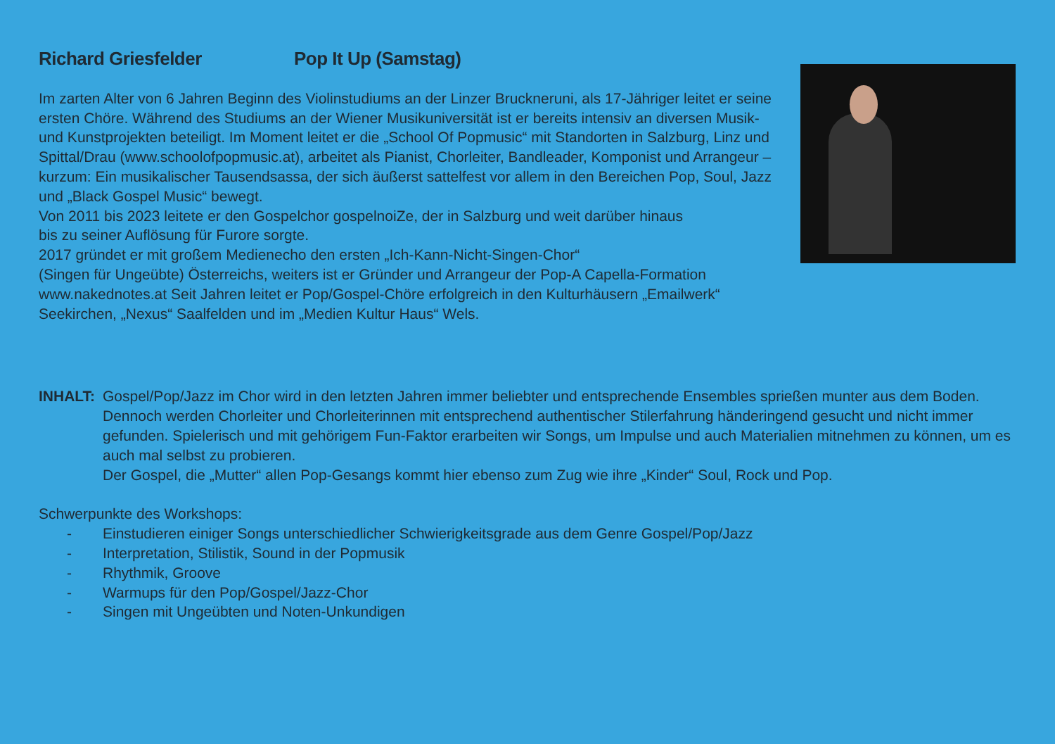Richard Griesfelder Pop It Up (Samstag)
Im zarten Alter von 6 Jahren Beginn des Violinstudiums an der Linzer Bruckneruni, als 17-Jähriger leitet er seine ersten Chöre. Während des Studiums an der Wiener Musikuniversität ist er bereits intensiv an diversen Musik- und Kunstprojekten beteiligt. Im Moment leitet er die „School Of Popmusic“ mit Standorten in Salzburg, Linz und Spittal/Drau (www.schoolofpopmusic.at), arbeitet als Pianist, Chorleiter, Bandleader, Komponist und Arrangeur – kurzum: Ein musikalischer Tausendsassa, der sich äußerst sattelfest vor allem in den Bereichen Pop, Soul, Jazz und „Black Gospel Music“ bewegt.
Von 2011 bis 2023 leitete er den Gospelchor gospelnoiZe, der in Salzburg und weit darüber hinaus
bis zu seiner Auflösung für Furore sorgte.
2017 gründet er mit großem Medienecho den ersten „Ich-Kann-Nicht-Singen-Chor“
(Singen für Ungeübte) Österreichs, weiters ist er Gründer und Arrangeur der Pop-A Capella-Formation www.nakednotes.at Seit Jahren leitet er Pop/Gospel-Chöre erfolgreich in den Kulturhäusern „Emailwerk“ Seekirchen, „Nexus“ Saalfelden und im „Medien Kultur Haus“ Wels.
INHALT: Gospel/Pop/Jazz im Chor wird in den letzten Jahren immer beliebter und entsprechende Ensembles sprießen munter aus dem Boden. Dennoch werden Chorleiter und Chorleiterinnen mit entsprechend authentischer Stilerfahrung händeringend gesucht und nicht immer gefunden. Spielerisch und mit gehörigem Fun-Faktor erarbeiten wir Songs, um Impulse und auch Materialien mitnehmen zu können, um es auch mal selbst zu probieren.
Der Gospel, die „Mutter“ allen Pop-Gesangs kommt hier ebenso zum Zug wie ihre „Kinder“ Soul, Rock und Pop.
Schwerpunkte des Workshops:
- Einstudieren einiger Songs unterschiedlicher Schwierigkeitsgrade aus dem Genre Gospel/Pop/Jazz
- Interpretation, Stilistik, Sound in der Popmusik
- Rhythmik, Groove
- Warmups für den Pop/Gospel/Jazz-Chor
- Singen mit Ungeübten und Noten-Unkundigen